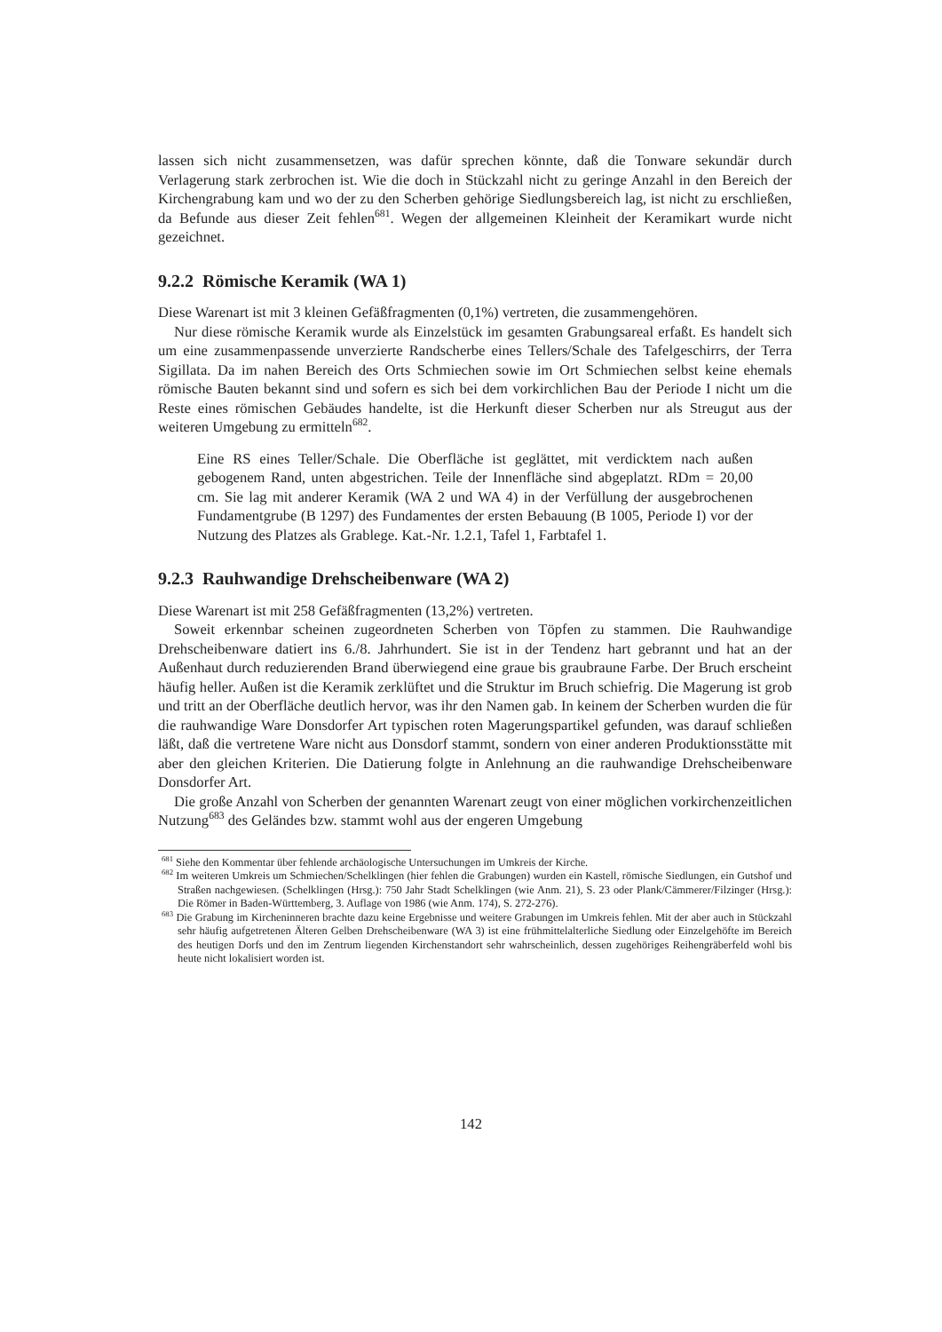lassen sich nicht zusammensetzen, was dafür sprechen könnte, daß die Tonware sekundär durch Verlagerung stark zerbrochen ist. Wie die doch in Stückzahl nicht zu geringe Anzahl in den Bereich der Kirchengrabung kam und wo der zu den Scherben gehörige Siedlungsbereich lag, ist nicht zu erschließen, da Befunde aus dieser Zeit fehlen<sup>681</sup>. Wegen der allgemeinen Kleinheit der Keramikart wurde nicht gezeichnet.
9.2.2 Römische Keramik (WA 1)
Diese Warenart ist mit 3 kleinen Gefäßfragmenten (0,1%) vertreten, die zusammengehören.
Nur diese römische Keramik wurde als Einzelstück im gesamten Grabungsareal erfaßt. Es handelt sich um eine zusammenpassende unverzierte Randscherbe eines Tellers/Schale des Tafelgeschirrs, der Terra Sigillata. Da im nahen Bereich des Orts Schmiechen sowie im Ort Schmiechen selbst keine ehemals römische Bauten bekannt sind und sofern es sich bei dem vorkirchlichen Bau der Periode I nicht um die Reste eines römischen Gebäudes handelte, ist die Herkunft dieser Scherben nur als Streugut aus der weiteren Umgebung zu ermitteln<sup>682</sup>.
Eine RS eines Teller/Schale. Die Oberfläche ist geglättet, mit verdicktem nach außen gebogenem Rand, unten abgestrichen. Teile der Innenfläche sind abgeplatzt. RDm = 20,00 cm. Sie lag mit anderer Keramik (WA 2 und WA 4) in der Verfüllung der ausgebrochenen Fundamentgrube (B 1297) des Fundamentes der ersten Bebauung (B 1005, Periode I) vor der Nutzung des Platzes als Grablege. Kat.-Nr. 1.2.1, Tafel 1, Farbtafel 1.
9.2.3 Rauhwandige Drehscheibenware (WA 2)
Diese Warenart ist mit 258 Gefäßfragmenten (13,2%) vertreten.
Soweit erkennbar scheinen zugeordneten Scherben von Töpfen zu stammen. Die Rauhwandige Drehscheibenware datiert ins 6./8. Jahrhundert. Sie ist in der Tendenz hart gebrannt und hat an der Außenhaut durch reduzierenden Brand überwiegend eine graue bis graubraune Farbe. Der Bruch erscheint häufig heller. Außen ist die Keramik zerklüftet und die Struktur im Bruch schiefrig. Die Magerung ist grob und tritt an der Oberfläche deutlich hervor, was ihr den Namen gab. In keinem der Scherben wurden die für die rauhwandige Ware Donsdorfer Art typischen roten Magerungspartikel gefunden, was darauf schließen läßt, daß die vertretene Ware nicht aus Donsdorf stammt, sondern von einer anderen Produktionsstätte mit aber den gleichen Kriterien. Die Datierung folgte in Anlehnung an die rauhwandige Drehscheibenware Donsdorfer Art.
Die große Anzahl von Scherben der genannten Warenart zeugt von einer möglichen vorkirchenzeitlichen Nutzung<sup>683</sup> des Geländes bzw. stammt wohl aus der engeren Umgebung
<sup>681</sup> Siehe den Kommentar über fehlende archäologische Untersuchungen im Umkreis der Kirche.
<sup>682</sup> Im weiteren Umkreis um Schmiechen/Schelklingen (hier fehlen die Grabungen) wurden ein Kastell, römische Siedlungen, ein Gutshof und Straßen nachgewiesen. (Schelklingen (Hrsg.): 750 Jahr Stadt Schelklingen (wie Anm. 21), S. 23 oder Plank/Cämmerer/Filzinger (Hrsg.): Die Römer in Baden-Württemberg, 3. Auflage von 1986 (wie Anm. 174), S. 272-276).
<sup>683</sup> Die Grabung im Kircheninneren brachte dazu keine Ergebnisse und weitere Grabungen im Umkreis fehlen. Mit der aber auch in Stückzahl sehr häufig aufgetretenen Älteren Gelben Drehscheibenware (WA 3) ist eine frühmittelalterliche Siedlung oder Einzelgehöfte im Bereich des heutigen Dorfs und den im Zentrum liegenden Kirchenstandort sehr wahrscheinlich, dessen zugehöriges Reihengräberfeld wohl bis heute nicht lokalisiert worden ist.
142